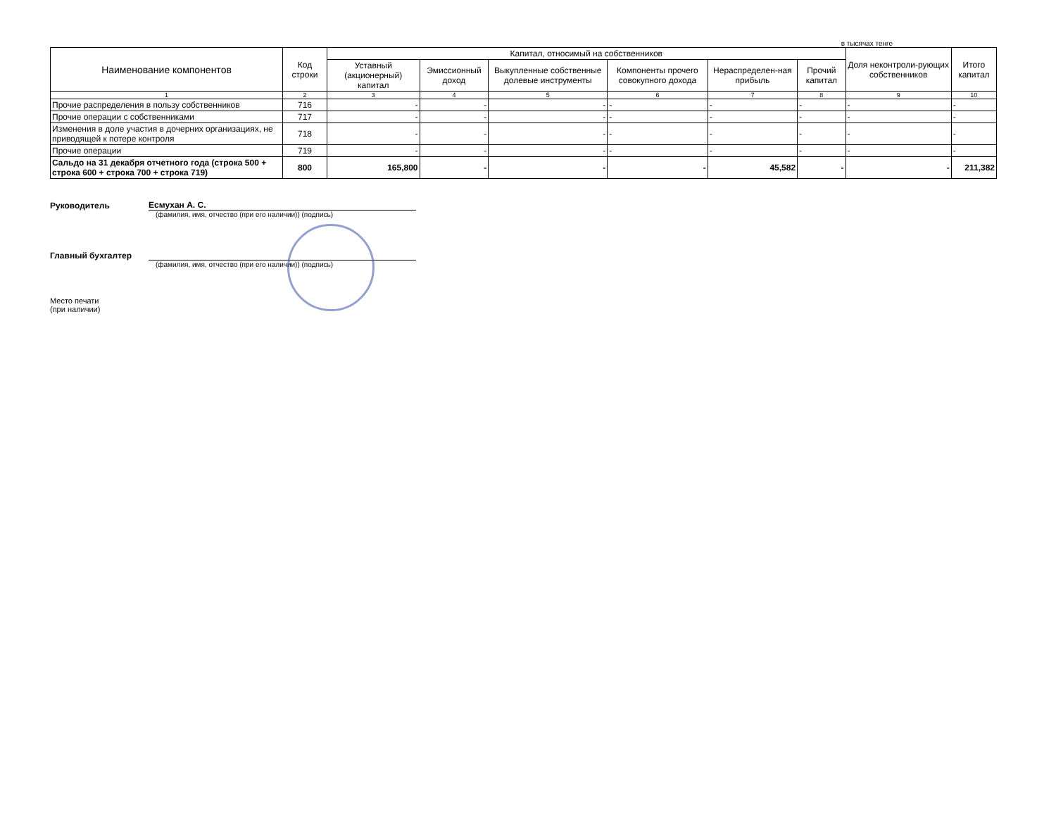в тысячах тенге
| Наименование компонентов | Код строки | Капитал, относимый на собственников | | | | | | Доля неконтроли-рующих собственников | Итого капитал |
| --- | --- | --- | --- | --- | --- | --- | --- | --- | --- |
| | | Уставный (акционерный) капитал | Эмиссионный доход | Выкупленные собственные долевые инструменты | Компоненты прочего совокупного дохода | Нераспределен-ная прибыль | Прочий капитал | | |
| 1 | 2 | 3 | 4 | 5 | 6 | 7 | 8 | 9 | 10 |
| Прочие распределения в пользу собственников | 716 | - | - | - | - | - | - | - | - |
| Прочие операции с собственниками | 717 | - | - | - | - | - | - | - | - |
| Изменения в доле участия в дочерних организациях, не приводящей к потере контроля | 718 | - | - | - | - | - | - | - | - |
| Прочие операции | 719 | - | - | - | - | - | - | - | - |
| Сальдо на 31 декабря отчетного года (строка 500 + строка 600 + строка 700 + строка 719) | 800 | 165,800 | - | - | - | 45,582 | - | - | 211,382 |
Руководитель Есмухан А. С.
(фамилия, имя, отчество (при его наличии)) (подпись)
Главный бухгалтер
(фамилия, имя, отчество (при его наличии)) (подпись)
Место печати
(при наличии)